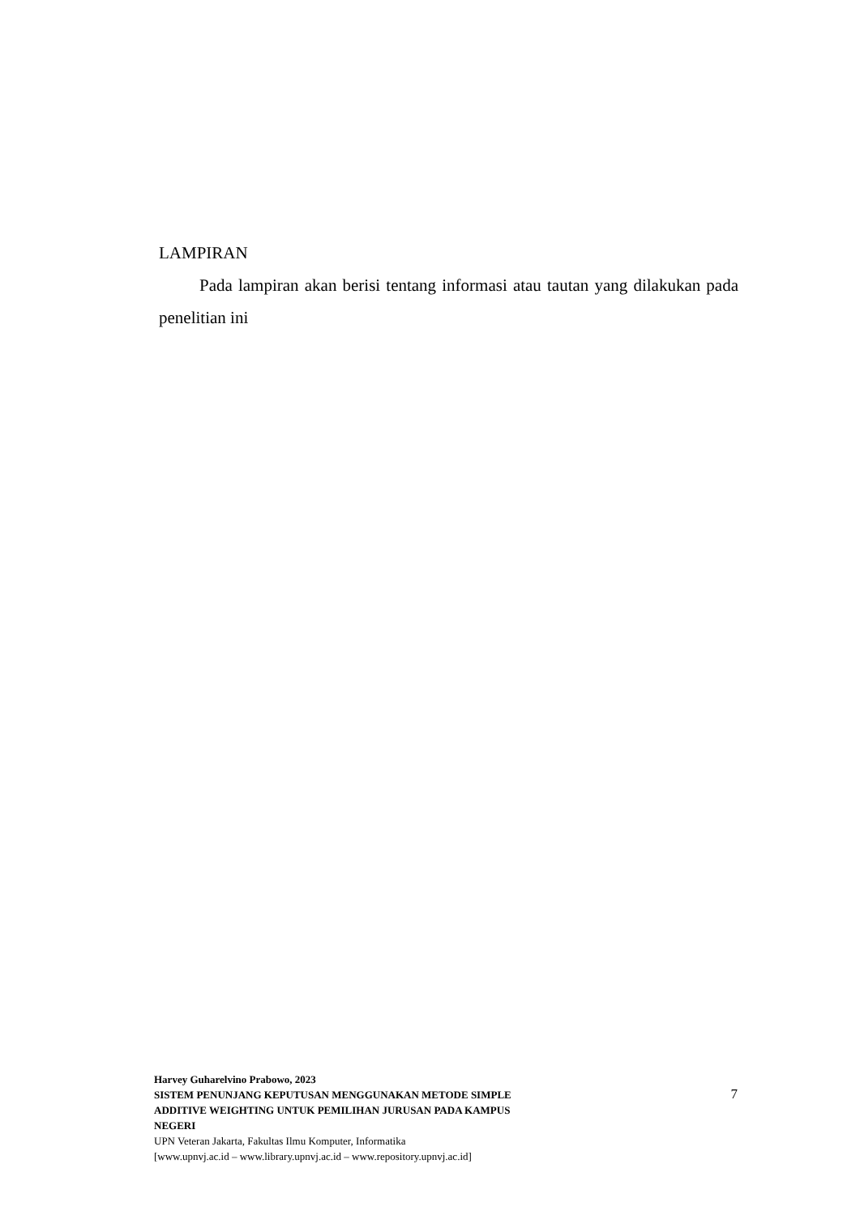LAMPIRAN
Pada lampiran akan berisi tentang informasi atau tautan yang dilakukan pada penelitian ini
Harvey Guharelvino Prabowo, 2023
SISTEM PENUNJANG KEPUTUSAN MENGGUNAKAN METODE SIMPLE
ADDITIVE WEIGHTING UNTUK PEMILIHAN JURUSAN PADA KAMPUS
NEGERI
UPN Veteran Jakarta, Fakultas Ilmu Komputer, Informatika
[www.upnvj.ac.id – www.library.upnvj.ac.id – www.repository.upnvj.ac.id]
7